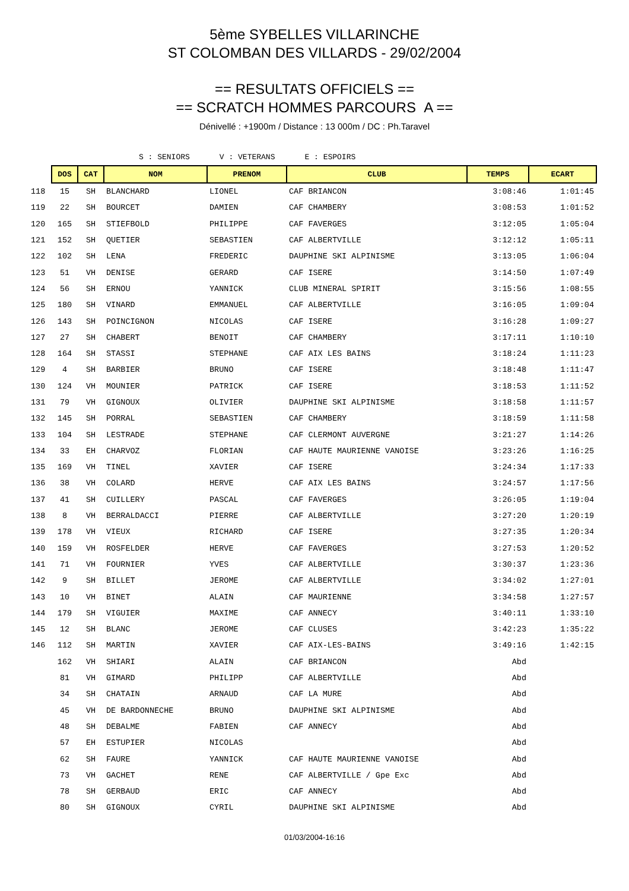5ème SYBELLES VILLARINCHE
ST COLOMBAN DES VILLARDS - 29/02/2004
== RESULTATS OFFICIELS ==
== SCRATCH HOMMES PARCOURS A ==
Dénivellé : +1900m / Distance : 13 000m / DC : Ph.Taravel
S : SENIORS V : VETERANS E : ESPOIRS
| | DOS | CAT | NOM | PRENOM | CLUB | TEMPS | ECART |
| 118 | 15 | SH | BLANCHARD | LIONEL | CAF BRIANCON | 3:08:46 | 1:01:45 |
| 119 | 22 | SH | BOURCET | DAMIEN | CAF CHAMBERY | 3:08:53 | 1:01:52 |
| 120 | 165 | SH | STIEFBOLD | PHILIPPE | CAF FAVERGES | 3:12:05 | 1:05:04 |
| 121 | 152 | SH | QUETIER | SEBASTIEN | CAF ALBERTVILLE | 3:12:12 | 1:05:11 |
| 122 | 102 | SH | LENA | FREDERIC | DAUPHINE SKI ALPINISME | 3:13:05 | 1:06:04 |
| 123 | 51 | VH | DENISE | GERARD | CAF ISERE | 3:14:50 | 1:07:49 |
| 124 | 56 | SH | ERNOU | YANNICK | CLUB MINERAL SPIRIT | 3:15:56 | 1:08:55 |
| 125 | 180 | SH | VINARD | EMMANUEL | CAF ALBERTVILLE | 3:16:05 | 1:09:04 |
| 126 | 143 | SH | POINCIGNON | NICOLAS | CAF ISERE | 3:16:28 | 1:09:27 |
| 127 | 27 | SH | CHABERT | BENOIT | CAF CHAMBERY | 3:17:11 | 1:10:10 |
| 128 | 164 | SH | STASSI | STEPHANE | CAF AIX LES BAINS | 3:18:24 | 1:11:23 |
| 129 | 4 | SH | BARBIER | BRUNO | CAF ISERE | 3:18:48 | 1:11:47 |
| 130 | 124 | VH | MOUNIER | PATRICK | CAF ISERE | 3:18:53 | 1:11:52 |
| 131 | 79 | VH | GIGNOUX | OLIVIER | DAUPHINE SKI ALPINISME | 3:18:58 | 1:11:57 |
| 132 | 145 | SH | PORRAL | SEBASTIEN | CAF CHAMBERY | 3:18:59 | 1:11:58 |
| 133 | 104 | SH | LESTRADE | STEPHANE | CAF CLERMONT AUVERGNE | 3:21:27 | 1:14:26 |
| 134 | 33 | EH | CHARVOZ | FLORIAN | CAF HAUTE MAURIENNE VANOISE | 3:23:26 | 1:16:25 |
| 135 | 169 | VH | TINEL | XAVIER | CAF ISERE | 3:24:34 | 1:17:33 |
| 136 | 38 | VH | COLARD | HERVE | CAF AIX LES BAINS | 3:24:57 | 1:17:56 |
| 137 | 41 | SH | CUILLERY | PASCAL | CAF FAVERGES | 3:26:05 | 1:19:04 |
| 138 | 8 | VH | BERRALDACCI | PIERRE | CAF ALBERTVILLE | 3:27:20 | 1:20:19 |
| 139 | 178 | VH | VIEUX | RICHARD | CAF ISERE | 3:27:35 | 1:20:34 |
| 140 | 159 | VH | ROSFELDER | HERVE | CAF FAVERGES | 3:27:53 | 1:20:52 |
| 141 | 71 | VH | FOURNIER | YVES | CAF ALBERTVILLE | 3:30:37 | 1:23:36 |
| 142 | 9 | SH | BILLET | JEROME | CAF ALBERTVILLE | 3:34:02 | 1:27:01 |
| 143 | 10 | VH | BINET | ALAIN | CAF MAURIENNE | 3:34:58 | 1:27:57 |
| 144 | 179 | SH | VIGUIER | MAXIME | CAF ANNECY | 3:40:11 | 1:33:10 |
| 145 | 12 | SH | BLANC | JEROME | CAF CLUSES | 3:42:23 | 1:35:22 |
| 146 | 112 | SH | MARTIN | XAVIER | CAF AIX-LES-BAINS | 3:49:16 | 1:42:15 |
| | 162 | VH | SHIARI | ALAIN | CAF BRIANCON | Abd | |
| | 81 | VH | GIMARD | PHILIPP | CAF ALBERTVILLE | Abd | |
| | 34 | SH | CHATAIN | ARNAUD | CAF LA MURE | Abd | |
| | 45 | VH | DE BARDONNECHE | BRUNO | DAUPHINE SKI ALPINISME | Abd | |
| | 48 | SH | DEBALME | FABIEN | CAF ANNECY | Abd | |
| | 57 | EH | ESTUPIER | NICOLAS | | Abd | |
| | 62 | SH | FAURE | YANNICK | CAF HAUTE MAURIENNE VANOISE | Abd | |
| | 73 | VH | GACHET | RENE | CAF ALBERTVILLE / Gpe Exc | Abd | |
| | 78 | SH | GERBAUD | ERIC | CAF ANNECY | Abd | |
| | 80 | SH | GIGNOUX | CYRIL | DAUPHINE SKI ALPINISME | Abd | |
01/03/2004-16:16